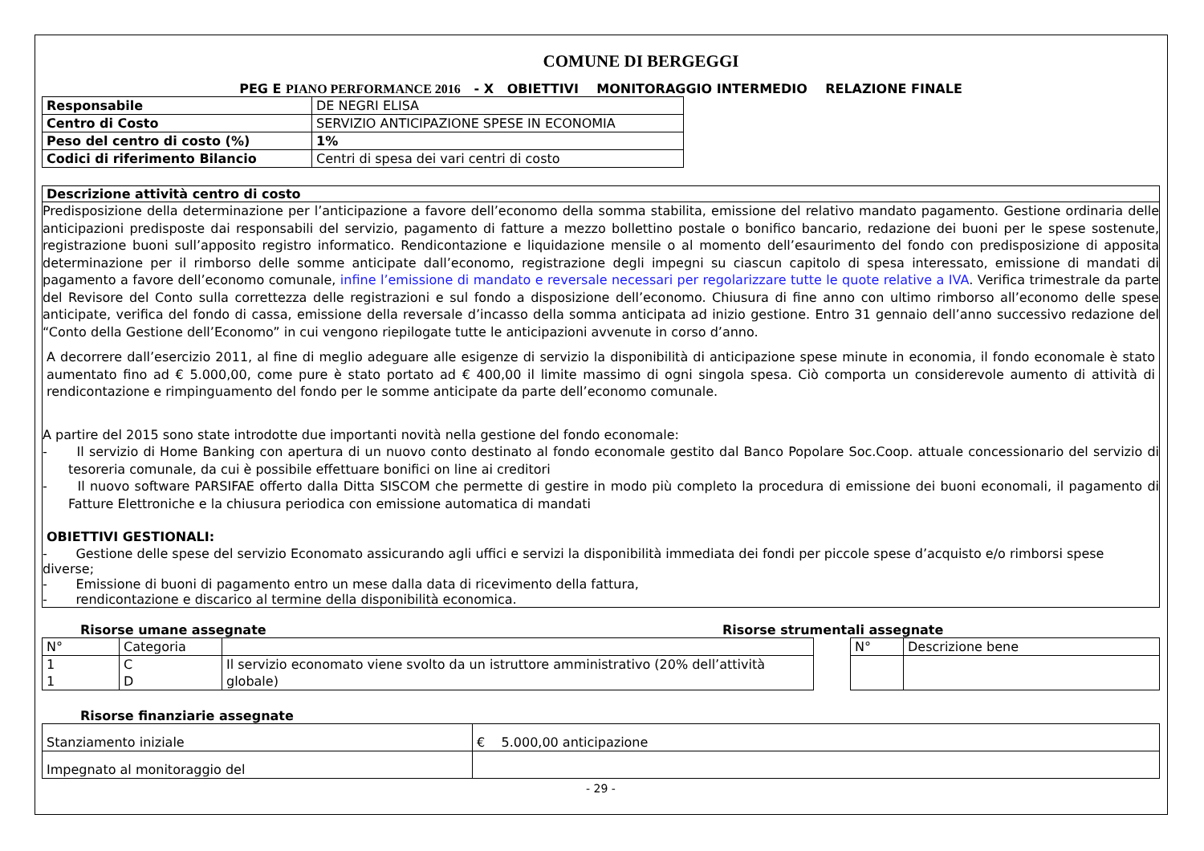COMUNE DI BERGEGGI
PEG E PIANO PERFORMANCE 2016 - X OBIETTIVI MONITORAGGIO INTERMEDIO RELAZIONE FINALE
| Responsabile | DE NEGRI ELISA |
| Centro di Costo | SERVIZIO ANTICIPAZIONE SPESE IN ECONOMIA |
| Peso del centro di costo (%) | 1% |
| Codici di riferimento Bilancio | Centri di spesa dei vari centri di costo |
Descrizione attività centro di costo
Predisposizione della determinazione per l’anticipazione a favore dell’economo della somma stabilita, emissione del relativo mandato pagamento. Gestione ordinaria delle anticipazioni predisposte dai responsabili del servizio, pagamento di fatture a mezzo bollettino postale o bonifico bancario, redazione dei buoni per le spese sostenute, registrazione buoni sull’apposito registro informatico. Rendicontazione e liquidazione mensile o al momento dell’esaurimento del fondo con predisposizione di apposita determinazione per il rimborso delle somme anticipate dall’economo, registrazione degli impegni su ciascun capitolo di spesa interessato, emissione di mandati di pagamento a favore dell’economo comunale, infine l’emissione di mandato e reversale necessari per regolarizzare tutte le quote relative a IVA. Verifica trimestrale da parte del Revisore del Conto sulla correttezza delle registrazioni e sul fondo a disposizione dell’economo. Chiusura di fine anno con ultimo rimborso all’economo delle spese anticipate, verifica del fondo di cassa, emissione della reversale d’incasso della somma anticipata ad inizio gestione. Entro 31 gennaio dell’anno successivo redazione del “Conto della Gestione dell’Economo” in cui vengono riepilogate tutte le anticipazioni avvenute in corso d’anno.
A decorrere dall’esercizio 2011, al fine di meglio adeguare alle esigenze di servizio la disponibilità di anticipazione spese minute in economia, il fondo economale è stato aumentato fino ad € 5.000,00, come pure è stato portato ad € 400,00 il limite massimo di ogni singola spesa. Ciò comporta un considerevole aumento di attività di rendicontazione e rimpinguamento del fondo per le somme anticipate da parte dell’economo comunale.
A partire del 2015 sono state introdotte due importanti novità nella gestione del fondo economale:
- Il servizio di Home Banking con apertura di un nuovo conto destinato al fondo economale gestito dal Banco Popolare Soc.Coop. attuale concessionario del servizio di tesoreria comunale, da cui è possibile effettuare bonifici on line ai creditori
- Il nuovo software PARSIFAE offerto dalla Ditta SISCOM che permette di gestire in modo più completo la procedura di emissione dei buoni economali, il pagamento di Fatture Elettroniche e la chiusura periodica con emissione automatica di mandati
OBIETTIVI GESTIONALI:
- Gestione delle spese del servizio Economato assicurando agli uffici e servizi la disponibilità immediata dei fondi per piccole spese d’acquisto e/o rimborsi spese diverse;
- Emissione di buoni di pagamento entro un mese dalla data di ricevimento della fattura,
- rendicontazione e discarico al termine della disponibilità economica.
Risorse umane assegnate Risorse strumentali assegnate
| N° | Categoria | |
| 1 1 | C D | Il servizio economato viene svolto da un istruttore amministrativo (20% dell’attività globale) |
| N° | Descrizione bene |
Risorse finanziarie assegnate
| Stanziamento iniziale | € 5.000,00 anticipazione |
| Impegnato al monitoraggio del | |
- 29 -